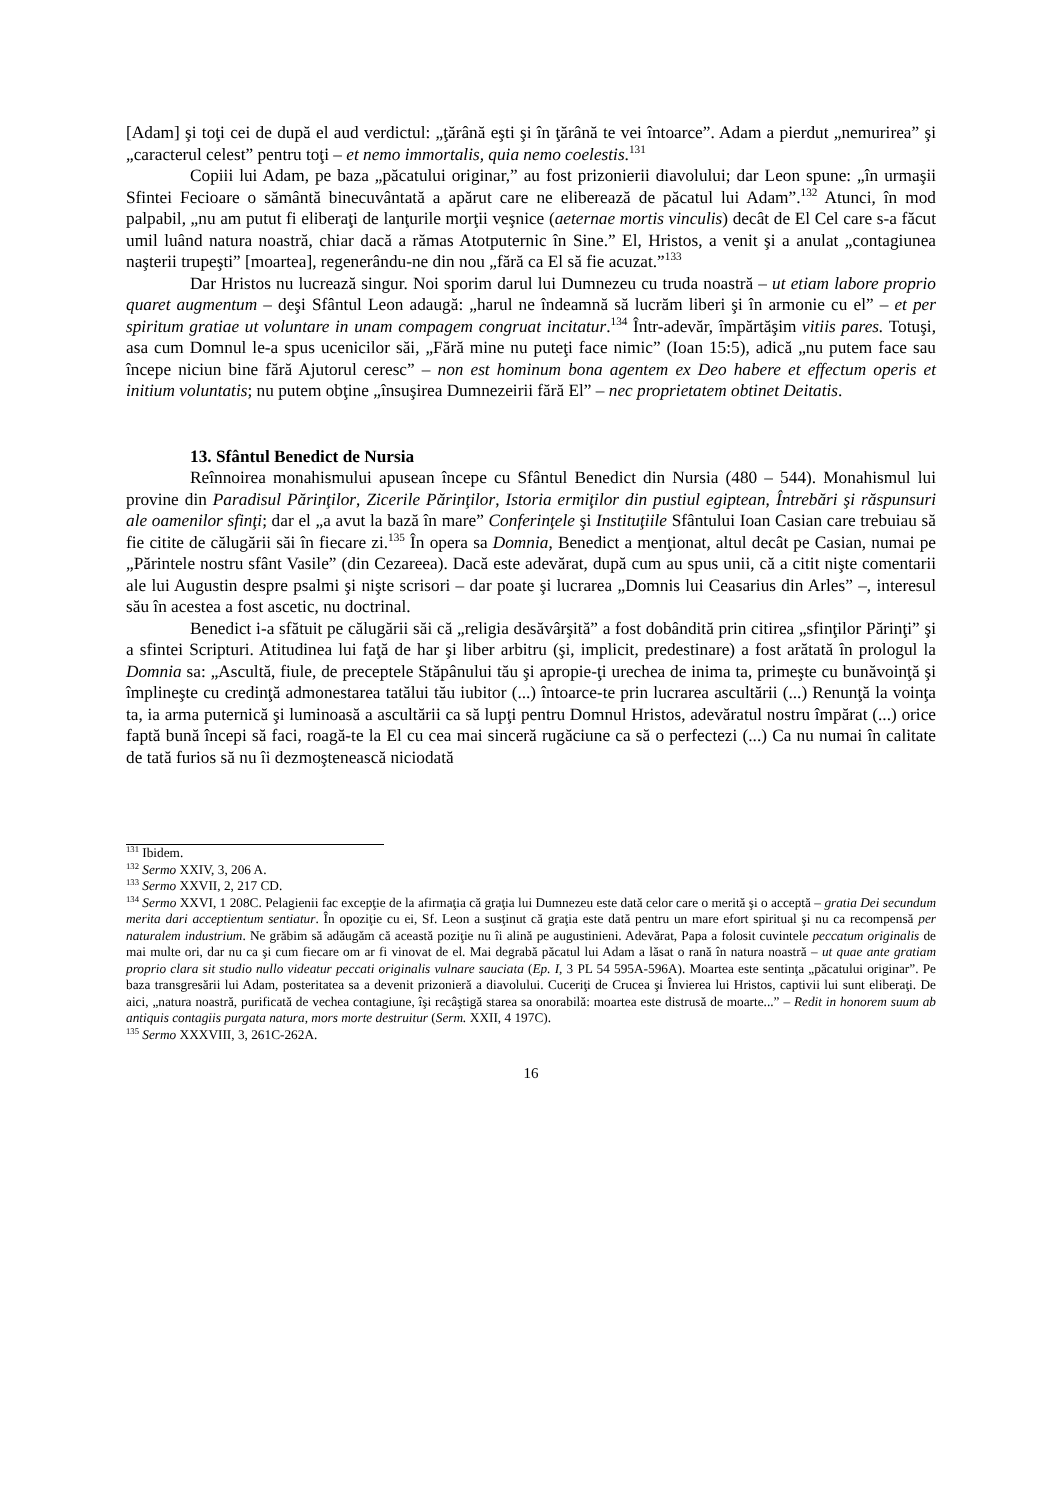[Adam] şi toţi cei de după el aud verdictul: „ţărână eşti şi în ţărână te vei întoarce”. Adam a pierdut „nemurirea” şi „caracterul celest” pentru toţi – et nemo immortalis, quia nemo coelestis.<sup>131</sup>
Copiii lui Adam, pe baza „păcatului originar,” au fost prizonierii diavolului; dar Leon spune: „în urmaşii Sfintei Fecioare o sământă binecuvântată a apărut care ne eliberează de păcatul lui Adam”.<sup>132</sup> Atunci, în mod palpabil, „nu am putut fi eliberaţi de lanţurile morţii veşnice (aeternae mortis vinculis) decât de El Cel care s-a făcut umil luând natura noastră, chiar dacă a rămas Atotputernic în Sine.” El, Hristos, a venit şi a anulat „contagiunea naşterii trupeşti” [moartea], regenerându-ne din nou „fără ca El să fie acuzat.”<sup>133</sup>
Dar Hristos nu lucrează singur. Noi sporim darul lui Dumnezeu cu truda noastră – ut etiam labore proprio quaret augmentum – deşi Sfântul Leon adaugă: „harul ne îndeamnă să lucrăm liberi şi în armonie cu el” – et per spiritum gratiae ut voluntare in unam compagem congruat incitatur.<sup>134</sup> Într-adevăr, împărtăşim vitiis pares. Totuşi, asa cum Domnul le-a spus ucenicilor săi, „Fără mine nu puteţi face nimic” (Ioan 15:5), adică „nu putem face sau începe niciun bine fără Ajutorul ceresc” – non est hominum bona agentem ex Deo habere et effectum operis et initium voluntatis; nu putem obţine „însuşirea Dumnezeirii fără El” – nec proprietatem obtinet Deitatis.
13. Sfântul Benedict de Nursia
Reînnoirea monahismului apusean începe cu Sfântul Benedict din Nursia (480 – 544). Monahismul lui provine din Paradisul Părinţilor, Zicerile Părinţilor, Istoria ermiţilor din pustiul egiptean, Întrebări şi răspunsuri ale oamenilor sfinţi; dar el „a avut la bază în mare” Conferinţele şi Instituţiile Sfântului Ioan Casian care trebuiau să fie citite de călugării săi în fiecare zi.<sup>135</sup> În opera sa Domnia, Benedict a menţionat, altul decât pe Casian, numai pe „Părintele nostru sfânt Vasile” (din Cezareea). Dacă este adevărat, după cum au spus unii, că a citit nişte comentarii ale lui Augustin despre psalmi şi nişte scrisori – dar poate şi lucrarea „Domnis lui Ceasarius din Arles” –, interesul său în acestea a fost ascetic, nu doctrinal.
Benedict i-a sfătuit pe călugării săi că „religia desăvârşită” a fost dobândită prin citirea „sfinţilor Părinţi” şi a sfintei Scripturi. Atitudinea lui faţă de har şi liber arbitru (şi, implicit, predestinare) a fost arătată în prologul la Domnia sa: „Ascultă, fiule, de preceptele Stăpânului tău şi apropie-ţi urechea de inima ta, primeşte cu bunăvoinţă şi împlineşte cu credinţă admonestarea tatălui tău iubitor (...) întoarce-te prin lucrarea ascultării (...) Renunţă la voinţa ta, ia arma puternică şi luminoasă a ascultării ca să lupţi pentru Domnul Hristos, adevăratul nostru împărat (...) orice faptă bună începi să faci, roagă-te la El cu cea mai sinceră rugăciune ca să o perfectezi (...) Ca nu numai în calitate de tată furios să nu îi dezmoştenească niciodată
<sup>131</sup> Ibidem.
<sup>132</sup> Sermo XXIV, 3, 206 A.
<sup>133</sup> Sermo XXVII, 2, 217 CD.
<sup>134</sup> Sermo XXVI, 1 208C. Pelagienii fac excepţie de la afirmaţia că graţia lui Dumnezeu este dată celor care o merită şi o acceptă – gratia Dei secundum merita dari acceptientum sentiatur. În opoziţie cu ei, Sf. Leon a susţinut că graţia este dată pentru un mare efort spiritual şi nu ca recompensă per naturalem industrium. Ne grăbim să adăugăm că această poziţie nu îi alină pe augustinieni. Adevărat, Papa a folosit cuvintele peccatum originalis de mai multe ori, dar nu ca şi cum fiecare om ar fi vinovat de el. Mai degrabă păcatul lui Adam a lăsat o rană în natura noastră – ut quae ante gratiam proprio clara sit studio nullo videatur peccati originalis vulnare sauciata (Ep. I, 3 PL 54 595A-596A). Moartea este sentinţa „păcatului originar”. Pe baza transgresării lui Adam, posteritatea sa a devenit prizonieră a diavolului. Cuceriţi de Crucea şi Învierea lui Hristos, captivii lui sunt eliberaţi. De aici, „natura noastră, purificată de vechea contagiune, îşi recâştigă starea sa onorabilă: moartea este distrusă de moarte...” – Redit in honorem suum ab antiquis contagiis purgata natura, mors morte destruitur (Serm. XXII, 4 197C).
<sup>135</sup> Sermo XXXVIII, 3, 261C-262A.
16